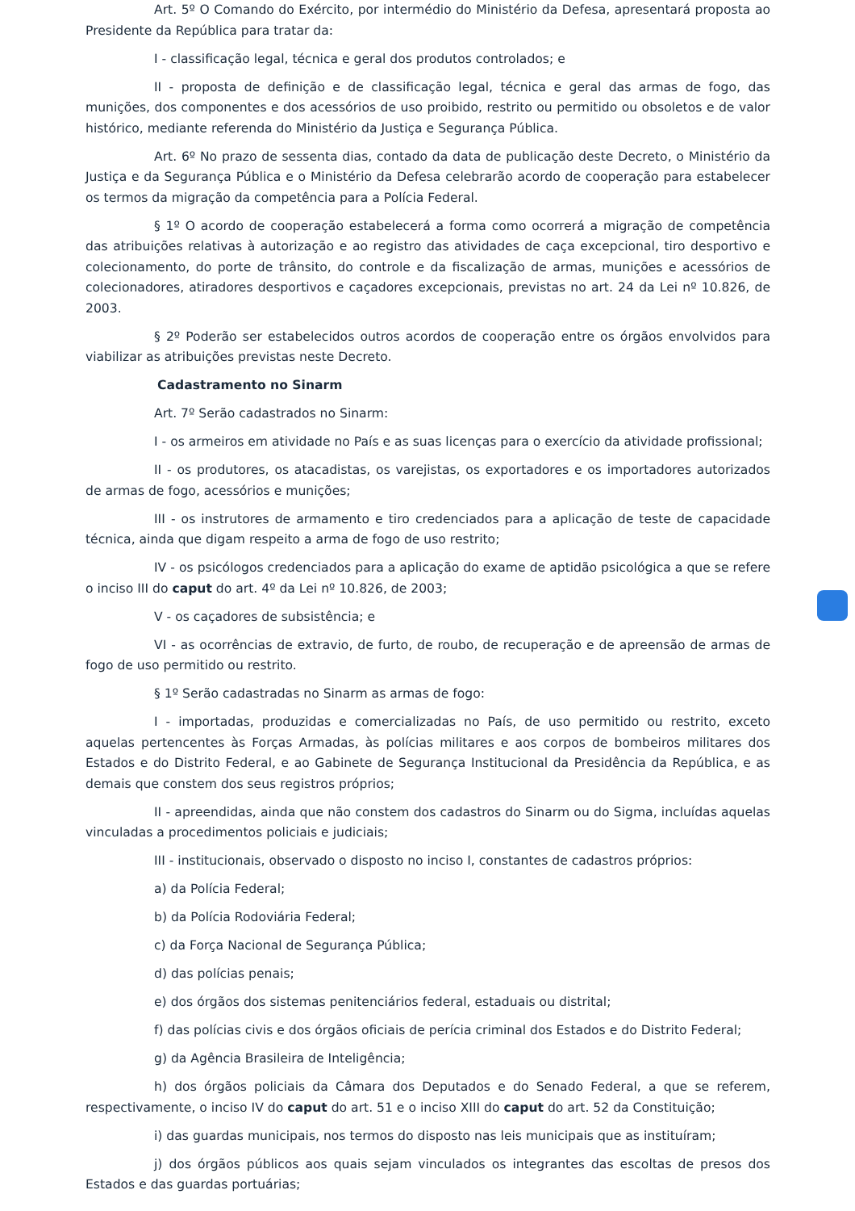Art. 5º O Comando do Exército, por intermédio do Ministério da Defesa, apresentará proposta ao Presidente da República para tratar da:
I - classificação legal, técnica e geral dos produtos controlados; e
II - proposta de definição e de classificação legal, técnica e geral das armas de fogo, das munições, dos componentes e dos acessórios de uso proibido, restrito ou permitido ou obsoletos e de valor histórico, mediante referenda do Ministério da Justiça e Segurança Pública.
Art. 6º No prazo de sessenta dias, contado da data de publicação deste Decreto, o Ministério da Justiça e da Segurança Pública e o Ministério da Defesa celebrarão acordo de cooperação para estabelecer os termos da migração da competência para a Polícia Federal.
§ 1º O acordo de cooperação estabelecerá a forma como ocorrerá a migração de competência das atribuições relativas à autorização e ao registro das atividades de caça excepcional, tiro desportivo e colecionamento, do porte de trânsito, do controle e da fiscalização de armas, munições e acessórios de colecionadores, atiradores desportivos e caçadores excepcionais, previstas no art. 24 da Lei nº 10.826, de 2003.
§ 2º Poderão ser estabelecidos outros acordos de cooperação entre os órgãos envolvidos para viabilizar as atribuições previstas neste Decreto.
Cadastramento no Sinarm
Art. 7º Serão cadastrados no Sinarm:
I - os armeiros em atividade no País e as suas licenças para o exercício da atividade profissional;
II - os produtores, os atacadistas, os varejistas, os exportadores e os importadores autorizados de armas de fogo, acessórios e munições;
III - os instrutores de armamento e tiro credenciados para a aplicação de teste de capacidade técnica, ainda que digam respeito a arma de fogo de uso restrito;
IV - os psicólogos credenciados para a aplicação do exame de aptidão psicológica a que se refere o inciso III do caput do art. 4º da Lei nº 10.826, de 2003;
V - os caçadores de subsistência; e
VI - as ocorrências de extravio, de furto, de roubo, de recuperação e de apreensão de armas de fogo de uso permitido ou restrito.
§ 1º Serão cadastradas no Sinarm as armas de fogo:
I - importadas, produzidas e comercializadas no País, de uso permitido ou restrito, exceto aquelas pertencentes às Forças Armadas, às polícias militares e aos corpos de bombeiros militares dos Estados e do Distrito Federal, e ao Gabinete de Segurança Institucional da Presidência da República, e as demais que constem dos seus registros próprios;
II - apreendidas, ainda que não constem dos cadastros do Sinarm ou do Sigma, incluídas aquelas vinculadas a procedimentos policiais e judiciais;
III - institucionais, observado o disposto no inciso I, constantes de cadastros próprios:
a) da Polícia Federal;
b) da Polícia Rodoviária Federal;
c) da Força Nacional de Segurança Pública;
d) das polícias penais;
e) dos órgãos dos sistemas penitenciários federal, estaduais ou distrital;
f) das polícias civis e dos órgãos oficiais de perícia criminal dos Estados e do Distrito Federal;
g) da Agência Brasileira de Inteligência;
h) dos órgãos policiais da Câmara dos Deputados e do Senado Federal, a que se referem, respectivamente, o inciso IV do caput do art. 51 e o inciso XIII do caput do art. 52 da Constituição;
i) das guardas municipais, nos termos do disposto nas leis municipais que as instituíram;
j) dos órgãos públicos aos quais sejam vinculados os integrantes das escoltas de presos dos Estados e das guardas portuárias;